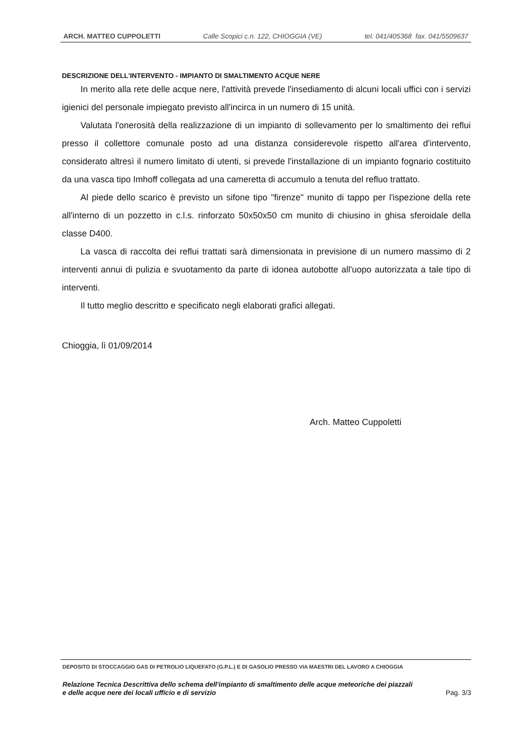ARCH. MATTEO CUPPOLETTI Calle Scopici c.n. 122, CHIOGGIA (VE) tel. 041/405368 fax. 041/5509637
DESCRIZIONE DELL'INTERVENTO - IMPIANTO DI SMALTIMENTO ACQUE NERE
In merito alla rete delle acque nere, l'attività prevede l'insediamento di alcuni locali uffici con i servizi igienici del personale impiegato previsto all'incirca in un numero di 15 unità.
Valutata l'onerosità della realizzazione di un impianto di sollevamento per lo smaltimento dei reflui presso il collettore comunale posto ad una distanza considerevole rispetto all'area d'intervento, considerato altresì il numero limitato di utenti, si prevede l'installazione di un impianto fognario costituito da una vasca tipo Imhoff collegata ad una cameretta di accumulo a tenuta del refluo trattato.
Al piede dello scarico è previsto un sifone tipo "firenze" munito di tappo per l'ispezione della rete all'interno di un pozzetto in c.l.s. rinforzato 50x50x50 cm munito di chiusino in ghisa sferoidale della classe D400.
La vasca di raccolta dei reflui trattati sarà dimensionata in previsione di un numero massimo di 2 interventi annui di pulizia e svuotamento da parte di idonea autobotte all'uopo autorizzata a tale tipo di interventi.
Il tutto meglio descritto e specificato negli elaborati grafici allegati.
Chioggia, lì 01/09/2014
Arch. Matteo Cuppoletti
DEPOSITO DI STOCCAGGIO GAS DI PETROLIO LIQUEFATO (G.P.L.) E DI GASOLIO PRESSO VIA MAESTRI DEL LAVORO A CHIOGGIA
Relazione Tecnica Descrittiva dello schema dell'impianto di smaltimento delle acque meteoriche dei piazzali
e delle acque nere dei locali ufficio e di servizio Pag. 3/3